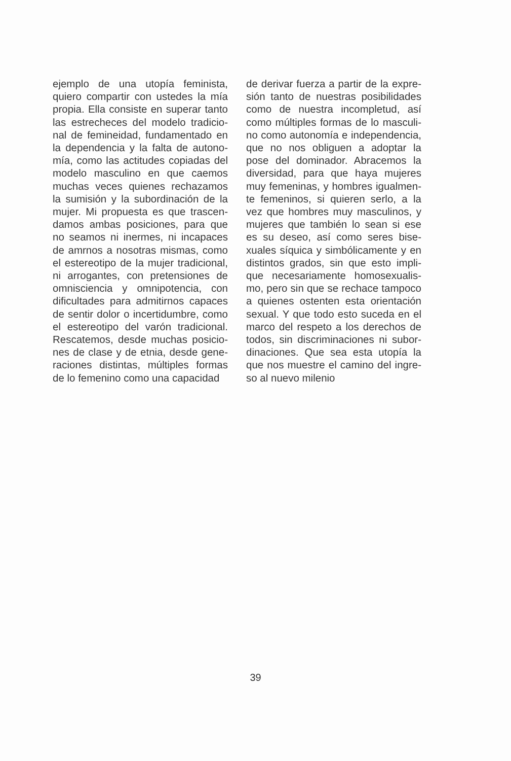ejemplo de una utopía feminista, quiero compartir con ustedes la mía propia. Ella consiste en superar tanto las estrecheces del modelo tradicio­nal de femineidad, fundamentado en la dependencia y la falta de autono­mía, como las actitudes copiadas del modelo masculino en que caemos muchas veces quienes rechazamos la sumisión y la subordinación de la mujer. Mi propuesta es que trascen­damos ambas posiciones, para que no seamos ni inermes, ni incapaces de amrnos a nosotras mismas, como el estereotipo de la mujer tradicional, ni arrogantes, con pretensiones de omnisciencia y omnipotencia, con dificultades para admitirnos capaces de sentir dolor o incertidumbre, como el estereotipo del varón tradicional. Rescatemos, desde muchas posicio­nes de clase y de etnia, desde gene­raciones distintas, múltiples formas de lo femenino como una capacidad
de derivar fuerza a partir de la expre­sión tanto de nuestras posibilidades como de nuestra incompletud, así como múltiples formas de lo masculi­no como autonomía e independencia, que no nos obliguen a adoptar la pose del dominador. Abracemos la diversidad, para que haya mujeres muy femeninas, y hombres igualmen­te femeninos, si quieren serlo, a la vez que hombres muy masculinos, y mujeres que también lo sean si ese es su deseo, así como seres bise­xuales síquica y simbólicamente y en distintos grados, sin que esto impli­que necesariamente homosexualis­mo, pero sin que se rechace tampoco a quienes ostenten esta orientación sexual. Y que todo esto suceda en el marco del respeto a los derechos de todos, sin discriminaciones ni subor­dinaciones. Que sea esta utopía la que nos muestre el camino del ingre­so al nuevo milenio
39